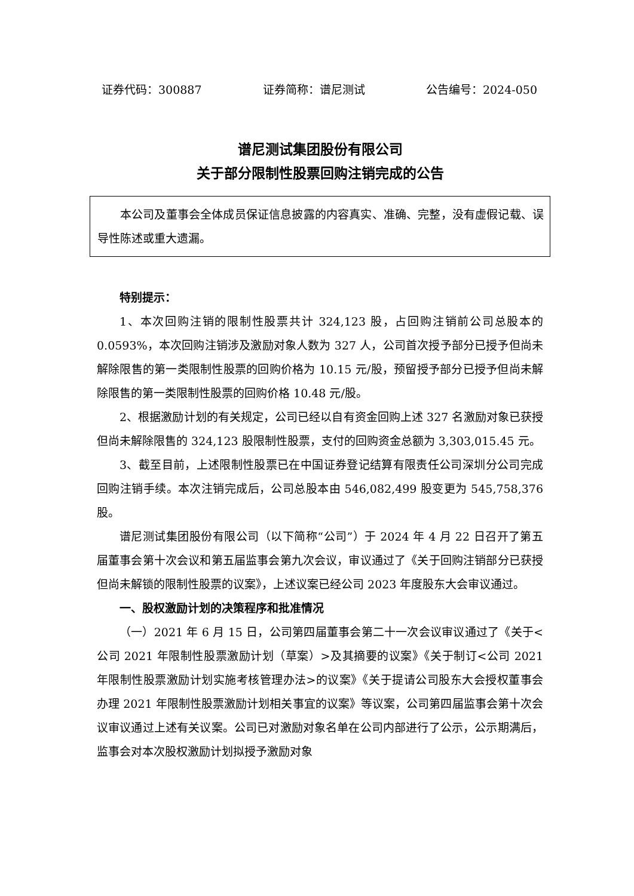证券代码：300887 证券简称：谱尼测试 公告编号：2024-050
谱尼测试集团股份有限公司
关于部分限制性股票回购注销完成的公告
本公司及董事会全体成员保证信息披露的内容真实、准确、完整，没有虚假记载、误导性陈述或重大遗漏。
特别提示：
1、本次回购注销的限制性股票共计 324,123 股，占回购注销前公司总股本的 0.0593%，本次回购注销涉及激励对象人数为 327 人，公司首次授予部分已授予但尚未解除限售的第一类限制性股票的回购价格为 10.15 元/股，预留授予部分已授予但尚未解除限售的第一类限制性股票的回购价格 10.48 元/股。
2、根据激励计划的有关规定，公司已经以自有资金回购上述 327 名激励对象已获授但尚未解除限售的 324,123 股限制性股票，支付的回购资金总额为 3,303,015.45 元。
3、截至目前，上述限制性股票已在中国证券登记结算有限责任公司深圳分公司完成回购注销手续。本次注销完成后，公司总股本由 546,082,499 股变更为 545,758,376 股。
谱尼测试集团股份有限公司（以下简称“公司”）于 2024 年 4 月 22 日召开了第五届董事会第十次会议和第五届监事会第九次会议，审议通过了《关于回购注销部分已获授但尚未解锁的限制性股票的议案》，上述议案已经公司 2023 年度股东大会审议通过。
一、股权激励计划的决策程序和批准情况
（一）2021 年 6 月 15 日，公司第四届董事会第二十一次会议审议通过了《关于<公司 2021 年限制性股票激励计划（草案）>及其摘要的议案》《关于制订<公司 2021 年限制性股票激励计划实施考核管理办法>的议案》《关于提请公司股东大会授权董事会办理 2021 年限制性股票激励计划相关事宜的议案》等议案，公司第四届监事会第十次会议审议通过上述有关议案。公司已对激励对象名单在公司内部进行了公示，公示期满后，监事会对本次股权激励计划拟授予激励对象